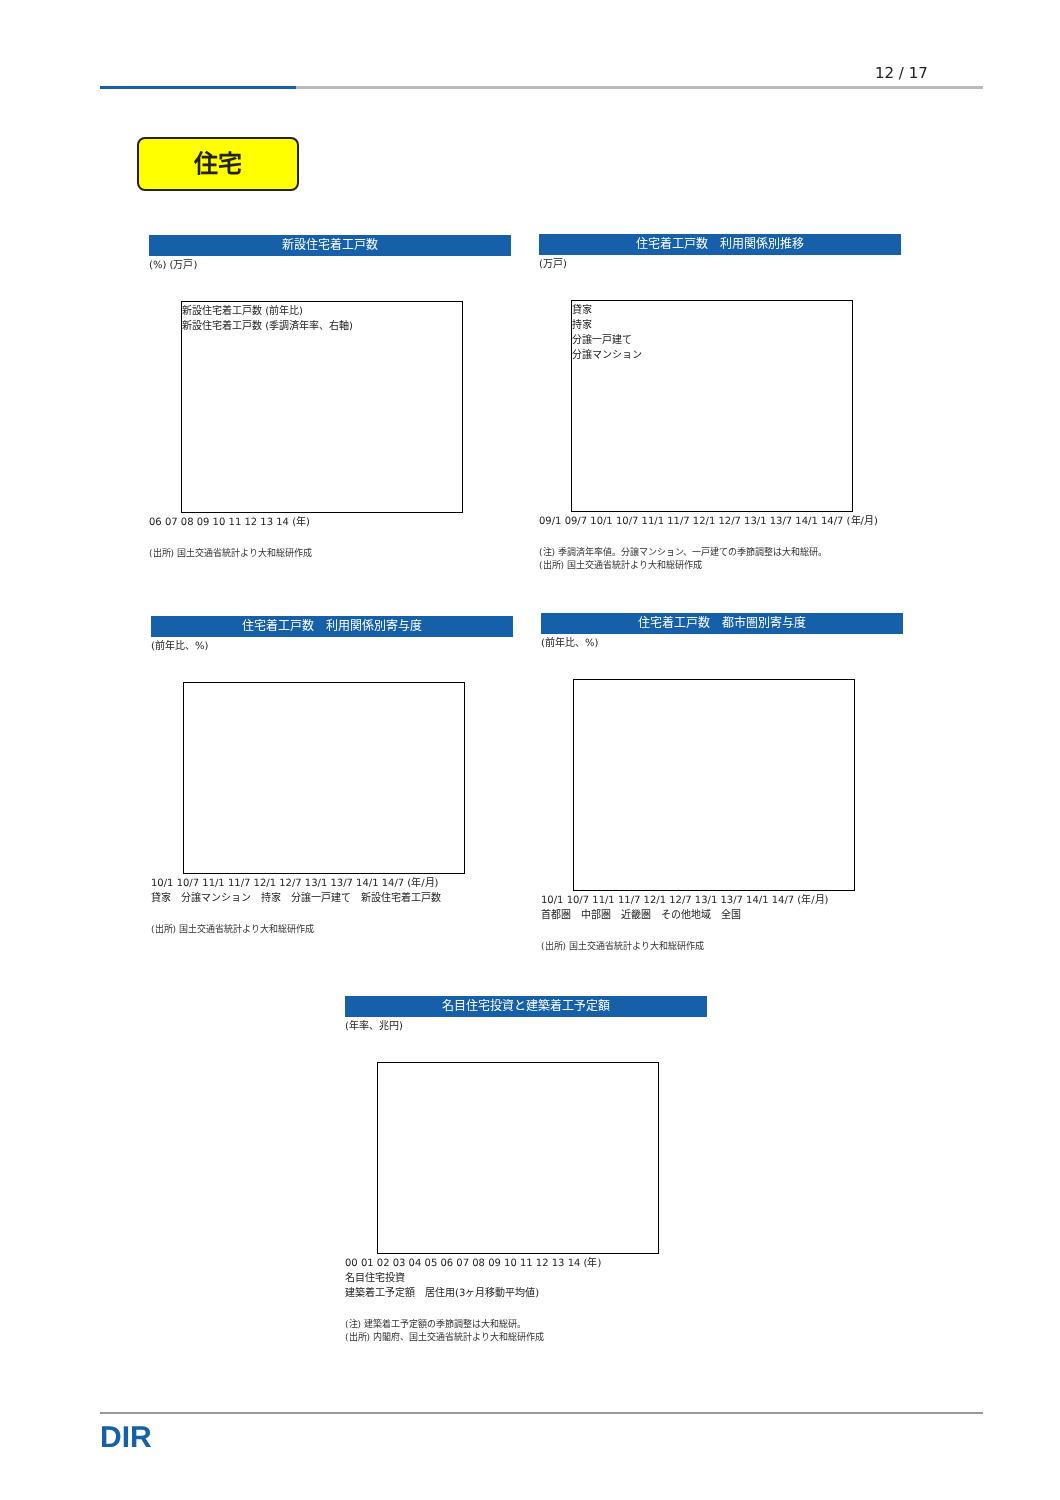12 / 17
住宅
新設住宅着工戸数
(%) (万戸)
新設住宅着工戸数 (前年比)
新設住宅着工戸数 (季調済年率、右軸)
06 07 08 09 10 11 12 13 14 (年)
(出所) 国土交通省統計より大和総研作成
住宅着工戸数　利用関係別推移
(万戸)
貸家
持家
分譲一戸建て
分譲マンション
09/1 09/7 10/1 10/7 11/1 11/7 12/1 12/7 13/1 13/7 14/1 14/7 (年/月)
(注) 季調済年率値。分譲マンション、一戸建ての季節調整は大和総研。
(出所) 国土交通省統計より大和総研作成
住宅着工戸数　利用関係別寄与度
(前年比、%)
10/1 10/7 11/1 11/7 12/1 12/7 13/1 13/7 14/1 14/7 (年/月)
貸家　分譲マンション　持家　分譲一戸建て　新設住宅着工戸数
(出所) 国土交通省統計より大和総研作成
住宅着工戸数　都市圏別寄与度
(前年比、%)
10/1 10/7 11/1 11/7 12/1 12/7 13/1 13/7 14/1 14/7 (年/月)
首都圏　中部圏　近畿圏　その他地域　全国
(出所) 国土交通省統計より大和総研作成
名目住宅投資と建築着工予定額
(年率、兆円)
00 01 02 03 04 05 06 07 08 09 10 11 12 13 14 (年)
名目住宅投資
建築着工予定額　居住用(3ヶ月移動平均値)
(注) 建築着工予定額の季節調整は大和総研。
(出所) 内閣府、国土交通省統計より大和総研作成
DIR